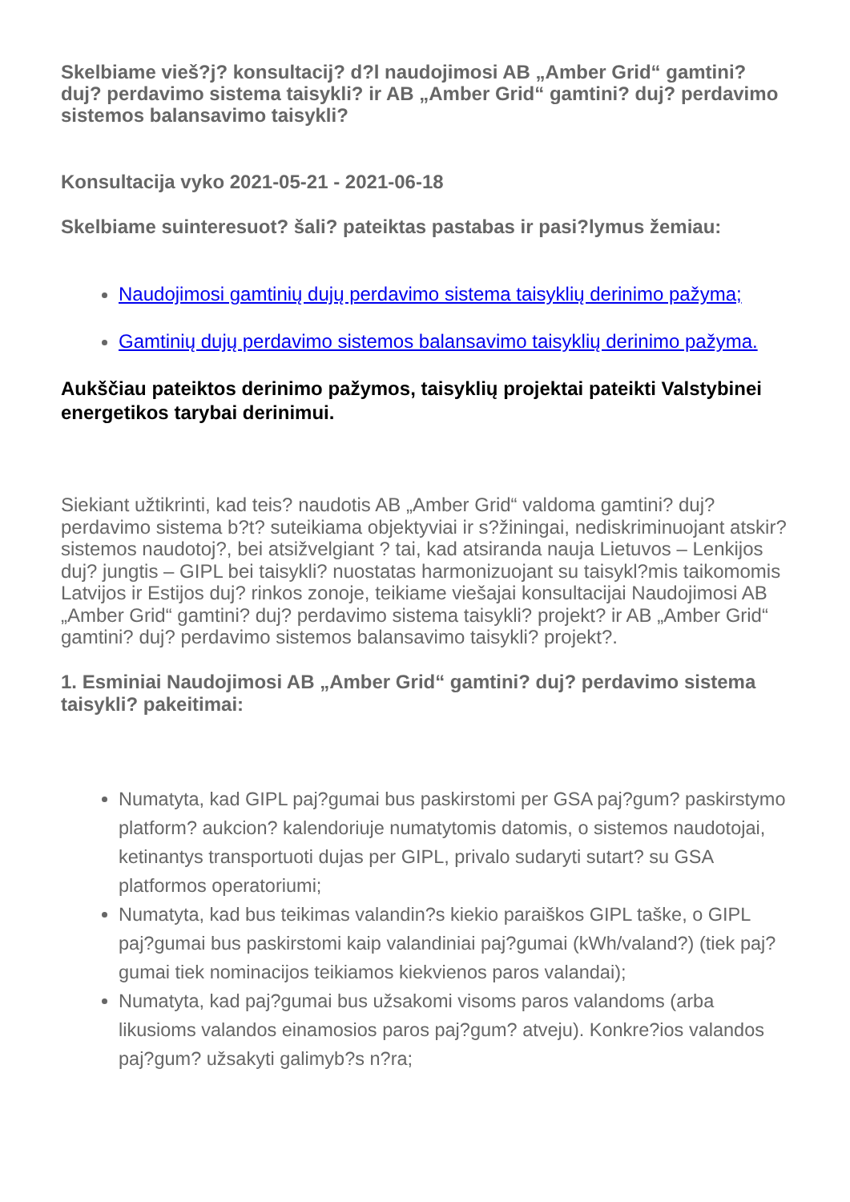Skelbiame vieš?j? konsultacij? d?l naudojimosi AB „Amber Grid“ gamtini? duj? perdavimo sistema taisykli? ir AB „Amber Grid“ gamtini? duj? perdavimo sistemos balansavimo taisykli?
Konsultacija vyko 2021-05-21 - 2021-06-18
Skelbiame suinteresuot? šali? pateiktas pastabas ir pasi?lymus žemiau:
Naudojimosi gamtinių dujų perdavimo sistema taisyklių derinimo pažyma;
Gamtinių dujų perdavimo sistemos balansavimo taisyklių derinimo pažyma.
Aukščiau pateiktos derinimo pažymos, taisyklių projektai pateikti Valstybinei energetikos tarybai derinimui.
Siekiant užtikrinti, kad teis? naudotis AB „Amber Grid“ valdoma gamtini? duj? perdavimo sistema b?t? suteikiama objektyviai ir s?žiningai, nediskriminuojant atskir? sistemos naudotoj?, bei atsižvelgiant ? tai, kad atsiranda nauja Lietuvos – Lenkijos duj? jungtis – GIPL bei taisykli? nuostatas harmonizuojant su taisykl?mis taikomomis Latvijos ir Estijos duj? rinkos zonoje, teikiame viešajai konsultacijai Naudojimosi AB „Amber Grid“ gamtini? duj? perdavimo sistema taisykli? projekt? ir AB „Amber Grid“ gamtini? duj? perdavimo sistemos balansavimo taisykli? projekt?.
1. Esminiai Naudojimosi AB „Amber Grid“ gamtini? duj? perdavimo sistema taisykli? pakeitimai:
Numatyta, kad GIPL paj?gumai bus paskirstomi per GSA paj?gum? paskirstymo platform? aukcion? kalendoriuje numatytomis datomis, o sistemos naudotojai, ketinantys transportuoti dujas per GIPL, privalo sudaryti sutart? su GSA platformos operatoriumi;
Numatyta, kad bus teikimas valandin?s kiekio paraiškos GIPL taške, o GIPL paj?gumai bus paskirstomi kaip valandiniai paj?gumai (kWh/valand?) (tiek paj?gumai tiek nominacijos teikiamos kiekvienos paros valandai);
Numatyta, kad paj?gumai bus užsakomi visoms paros valandoms (arba likusioms valandos einamosios paros paj?gum? atveju). Konkre?ios valandos paj?gum? užsakyti galimyb?s n?ra;